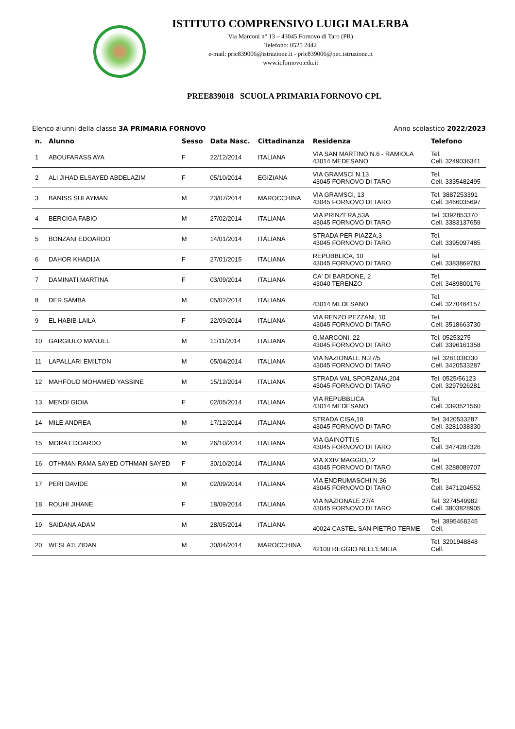ISTITUTO COMPRENSIVO LUIGI MALERBA
Via Marconi n° 13 – 43045 Fornovo di Taro (PR)
Telefono: 0525 2442
e-mail: pric839006@istruzione.it - pric839006@pec.istruzione.it
www.icfornovo.edu.it
PREE839018 SCUOLA PRIMARIA FORNOVO CPL
Elenco alunni della classe 3A PRIMARIA FORNOVO Anno scolastico 2022/2023
| n. | Alunno | Sesso | Data Nasc. | Cittadinanza | Residenza | Telefono |
| --- | --- | --- | --- | --- | --- | --- |
| 1 | ABOUFARASS AYA | F | 22/12/2014 | ITALIANA | VIA SAN MARTINO N.6 - RAMIOLA 43014 MEDESANO | Tel. Cell. 3249036341 |
| 2 | ALI JIHAD ELSAYED ABDELAZIM | F | 05/10/2014 | EGIZIANA | VIA GRAMSCI N.13 43045 FORNOVO DI TARO | Tel. Cell. 3335482495 |
| 3 | BANISS SULAYMAN | M | 23/07/2014 | MAROCCHINA | VIA GRAMSCI, 13 43045 FORNOVO DI TARO | Tel. 3887253391 Cell. 3466035697 |
| 4 | BERCIGA FABIO | M | 27/02/2014 | ITALIANA | VIA PRINZERA,53A 43045 FORNOVO DI TARO | Tel. 3392853370 Cell. 3383137659 |
| 5 | BONZANI EDOARDO | M | 14/01/2014 | ITALIANA | STRADA PER PIAZZA,3 43045 FORNOVO DI TARO | Tel. Cell. 3395097485 |
| 6 | DAHOR KHADIJA | F | 27/01/2015 | ITALIANA | REPUBBLICA, 10 43045 FORNOVO DI TARO | Tel. Cell. 3383869783 |
| 7 | DAMINATI MARTINA | F | 03/09/2014 | ITALIANA | CA' DI BARDONE, 2 43040 TERENZO | Tel. Cell. 3489800176 |
| 8 | DER SAMBA | M | 05/02/2014 | ITALIANA | 43014 MEDESANO | Tel. Cell. 3270464157 |
| 9 | EL HABIB LAILA | F | 22/09/2014 | ITALIANA | VIA RENZO PEZZANI, 10 43045 FORNOVO DI TARO | Tel. Cell. 3518663730 |
| 10 | GARGIULO MANUEL | M | 11/11/2014 | ITALIANA | G.MARCONI, 22 43045 FORNOVO DI TARO | Tel. 05253275 Cell. 3396161358 |
| 11 | LAPALLARI EMILTON | M | 05/04/2014 | ITALIANA | VIA NAZIONALE N.27/5 43045 FORNOVO DI TARO | Tel. 3281038330 Cell. 3420533287 |
| 12 | MAHFOUD MOHAMED YASSINE | M | 15/12/2014 | ITALIANA | STRADA VAL SPORZANA,204 43045 FORNOVO DI TARO | Tel. 0525/56123 Cell. 3297926281 |
| 13 | MENDI GIOIA | F | 02/05/2014 | ITALIANA | VIA REPUBBLICA 43014 MEDESANO | Tel. Cell. 3393521560 |
| 14 | MILE ANDREA | M | 17/12/2014 | ITALIANA | STRADA CISA,18 43045 FORNOVO DI TARO | Tel. 3420533287 Cell. 3281038330 |
| 15 | MORA EDOARDO | M | 26/10/2014 | ITALIANA | VIA GAINOTTI,5 43045 FORNOVO DI TARO | Tel. Cell. 3474287326 |
| 16 | OTHMAN RAMA SAYED OTHMAN SAYED | F | 30/10/2014 | ITALIANA | VIA XXIV MAGGIO,12 43045 FORNOVO DI TARO | Tel. Cell. 3288089707 |
| 17 | PERI DAVIDE | M | 02/09/2014 | ITALIANA | VIA ENDRUMASCHI N.36 43045 FORNOVO DI TARO | Tel. Cell. 3471204552 |
| 18 | ROUHI JIHANE | F | 18/09/2014 | ITALIANA | VIA NAZIONALE 27/4 43045 FORNOVO DI TARO | Tel. 3274549982 Cell. 3803828905 |
| 19 | SAIDANA ADAM | M | 28/05/2014 | ITALIANA | 40024 CASTEL SAN PIETRO TERME | Tel. 3895468245 Cell. |
| 20 | WESLATI ZIDAN | M | 30/04/2014 | MAROCCHINA | 42100 REGGIO NELL'EMILIA | Tel. 3201948848 Cell. |